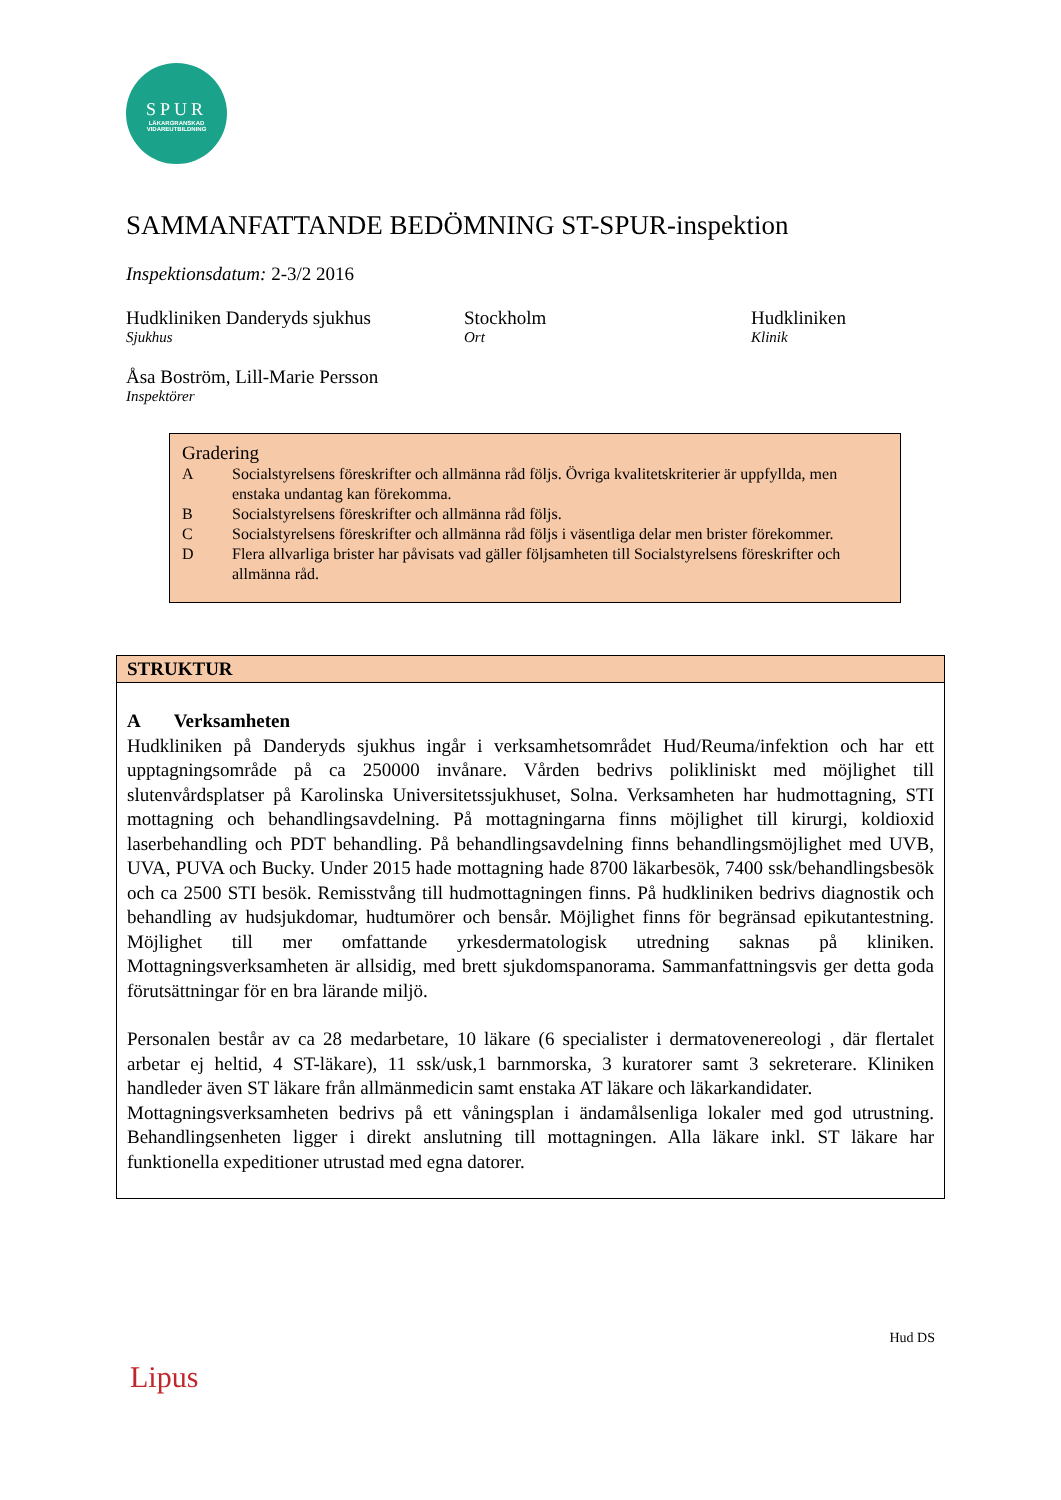SPUR
LÄKARGRANSKAD VIDAREUTBILDNING
SAMMANFATTANDE BEDÖMNING ST-SPUR-inspektion
Inspektionsdatum: 2-3/2 2016
Hudkliniken Danderyds sjukhus
Sjukhus
Stockholm
Ort
Hudkliniken
Klinik
Åsa Boström, Lill-Marie Persson
Inspektörer
Gradering
| A | Socialstyrelsens föreskrifter och allmänna råd följs. Övriga kvalitetskriterier är uppfyllda, men enstaka undantag kan förekomma. |
| B | Socialstyrelsens föreskrifter och allmänna råd följs. |
| C | Socialstyrelsens föreskrifter och allmänna råd följs i väsentliga delar men brister förekommer. |
| D | Flera allvarliga brister har påvisats vad gäller följsamheten till Socialstyrelsens föreskrifter och allmänna råd. |
STRUKTUR
A Verksamheten
Hudkliniken på Danderyds sjukhus ingår i verksamhetsområdet Hud/Reuma/infektion och har ett upptagningsområde på ca 250000 invånare. Vården bedrivs polikliniskt med möjlighet till slutenvårdsplatser på Karolinska Universitetssjukhuset, Solna. Verksamheten har hudmottagning, STI mottagning och behandlingsavdelning. På mottagningarna finns möjlighet till kirurgi, koldioxid laserbehandling och PDT behandling. På behandlingsavdelning finns behandlingsmöjlighet med UVB, UVA, PUVA och Bucky. Under 2015 hade mottagning hade 8700 läkarbesök, 7400 ssk/behandlingsbesök och ca 2500 STI besök. Remisstvång till hudmottagningen finns. På hudkliniken bedrivs diagnostik och behandling av hudsjukdomar, hudtumörer och bensår. Möjlighet finns för begränsad epikutantestning. Möjlighet till mer omfattande yrkesdermatologisk utredning saknas på kliniken. Mottagningsverksamheten är allsidig, med brett sjukdomspanorama. Sammanfattningsvis ger detta goda förutsättningar för en bra lärande miljö.
Personalen består av ca 28 medarbetare, 10 läkare (6 specialister i dermatovenereologi , där flertalet arbetar ej heltid, 4 ST-läkare), 11 ssk/usk,1 barnmorska, 3 kuratorer samt 3 sekreterare. Kliniken handleder även ST läkare från allmänmedicin samt enstaka AT läkare och läkarkandidater.
Mottagningsverksamheten bedrivs på ett våningsplan i ändamålsenliga lokaler med god utrustning. Behandlingsenheten ligger i direkt anslutning till mottagningen. Alla läkare inkl. ST läkare har funktionella expeditioner utrustad med egna datorer.
Hud DS
Lipus